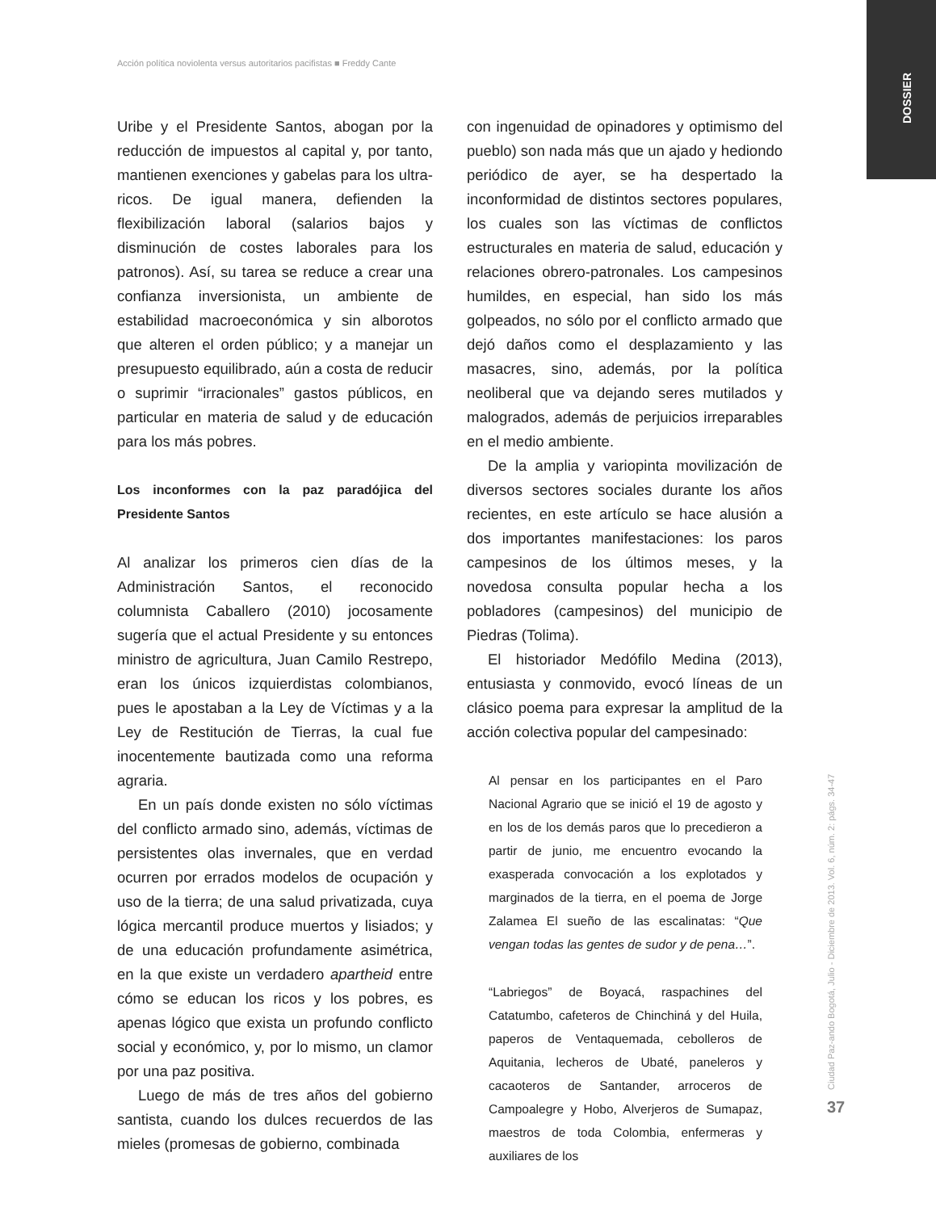Acción política noviolenta versus autoritarios pacifistas ■ Freddy Cante
DOSSIER
Ciudad Paz-ando Bogotá, Julio - Diciembre de 2013. Vol. 6, núm. 2: págs. 34-47
37
Uribe y el Presidente Santos, abogan por la reducción de impuestos al capital y, por tanto, mantienen exenciones y gabelas para los ultra-ricos. De igual manera, defienden la flexibilización laboral (salarios bajos y disminución de costes laborales para los patronos). Así, su tarea se reduce a crear una confianza inversionista, un ambiente de estabilidad macroeconómica y sin alborotos que alteren el orden público; y a manejar un presupuesto equilibrado, aún a costa de reducir o suprimir “irracionales” gastos públicos, en particular en materia de salud y de educación para los más pobres.
Los inconformes con la paz paradójica del Presidente Santos
Al analizar los primeros cien días de la Administración Santos, el reconocido columnista Caballero (2010) jocosamente sugería que el actual Presidente y su entonces ministro de agricultura, Juan Camilo Restrepo, eran los únicos izquierdistas colombianos, pues le apostaban a la Ley de Víctimas y a la Ley de Restitución de Tierras, la cual fue inocentemente bautizada como una reforma agraria.
En un país donde existen no sólo víctimas del conflicto armado sino, además, víctimas de persistentes olas invernales, que en verdad ocurren por errados modelos de ocupación y uso de la tierra; de una salud privatizada, cuya lógica mercantil produce muertos y lisiados; y de una educación profundamente asimétrica, en la que existe un verdadero apartheid entre cómo se educan los ricos y los pobres, es apenas lógico que exista un profundo conflicto social y económico, y, por lo mismo, un clamor por una paz positiva.
Luego de más de tres años del gobierno santista, cuando los dulces recuerdos de las mieles (promesas de gobierno, combinada
con ingenuidad de opinadores y optimismo del pueblo) son nada más que un ajado y hediondo periódico de ayer, se ha despertado la inconformidad de distintos sectores populares, los cuales son las víctimas de conflictos estructurales en materia de salud, educación y relaciones obrero-patronales. Los campesinos humildes, en especial, han sido los más golpeados, no sólo por el conflicto armado que dejó daños como el desplazamiento y las masacres, sino, además, por la política neoliberal que va dejando seres mutilados y malogrados, además de perjuicios irreparables en el medio ambiente.
De la amplia y variopinta movilización de diversos sectores sociales durante los años recientes, en este artículo se hace alusión a dos importantes manifestaciones: los paros campesinos de los últimos meses, y la novedosa consulta popular hecha a los pobladores (campesinos) del municipio de Piedras (Tolima).
El historiador Medófilo Medina (2013), entusiasta y conmovido, evocó líneas de un clásico poema para expresar la amplitud de la acción colectiva popular del campesinado:
Al pensar en los participantes en el Paro Nacional Agrario que se inició el 19 de agosto y en los de los demás paros que lo precedieron a partir de junio, me encuentro evocando la exasperada convocación a los explotados y marginados de la tierra, en el poema de Jorge Zalamea El sueño de las escalinatas: “Que vengan todas las gentes de sudor y de pena…”.
“Labriegos” de Boyacá, raspachines del Catatumbo, cafeteros de Chinchiná y del Huila, paperos de Ventaquemada, cebolleros de Aquitania, lecheros de Ubaté, paneleros y cacaoteros de Santander, arroceros de Campoalegre y Hobo, Alverjeros de Sumapaz, maestros de toda Colombia, enfermeras y auxiliares de los